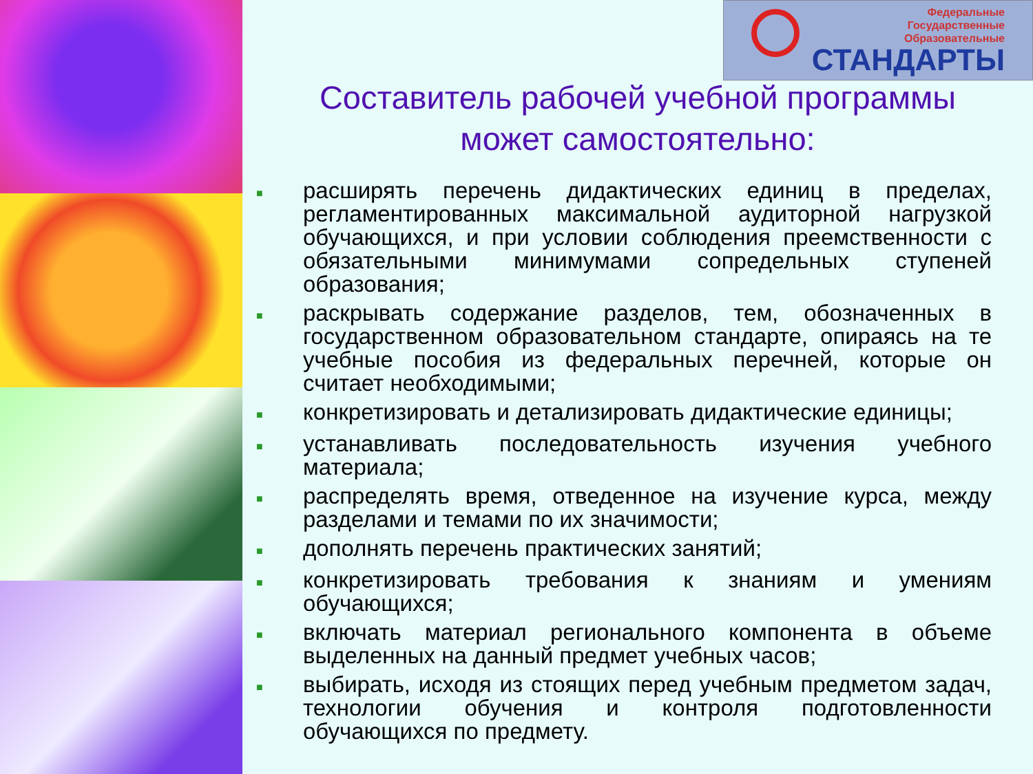Федеральные
Государственные
Образовательные
СТАНДАРТЫ
Составитель рабочей учебной программы
может самостоятельно:
■ расширять перечень дидактических единиц в пределах, регламентированных максимальной аудиторной нагрузкой обучающихся, и при условии соблюдения преемственности с обязательными минимумами сопредельных ступеней образования;
■ раскрывать содержание разделов, тем, обозначенных в государственном образовательном стандарте, опираясь на те учебные пособия из федеральных перечней, которые он считает необходимыми;
■ конкретизировать и детализировать дидактические единицы;
■ устанавливать последовательность изучения учебного материала;
■ распределять время, отведенное на изучение курса, между разделами и темами по их значимости;
■ дополнять перечень практических занятий;
■ конкретизировать требования к знаниям и умениям обучающихся;
■ включать материал регионального компонента в объеме выделенных на данный предмет учебных часов;
■ выбирать, исходя из стоящих перед учебным предметом задач, технологии обучения и контроля подготовленности обучающихся по предмету.